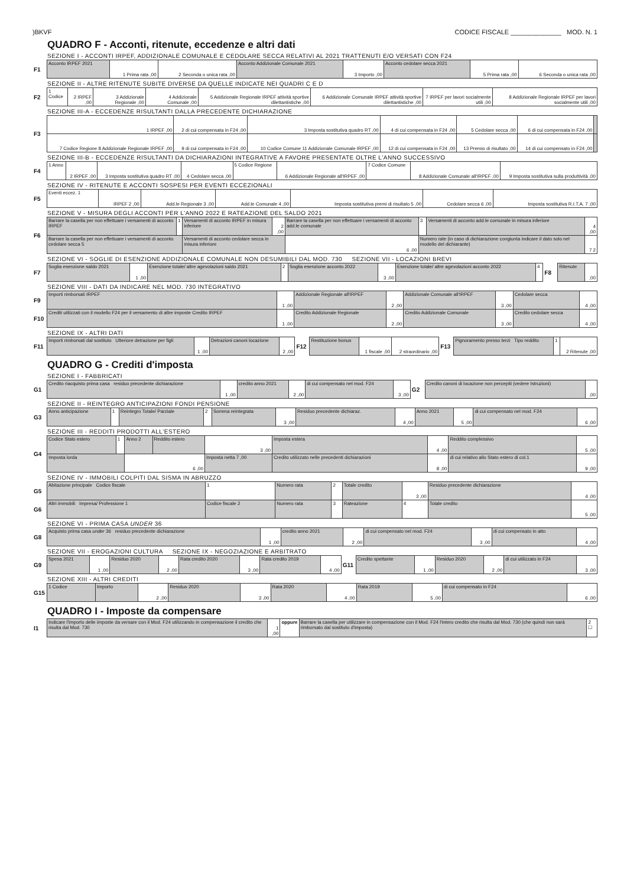)BKVF CODICE FISCALE ______________ MOD. N. 1
QUADRO F - Acconti, ritenute, eccedenze e altri dati
SEZIONE I - ACCONTI IRPEF, ADDIZIONALE COMUNALE E CEDOLARE SECCA RELATIVI AL 2021 TRATTENUTI E/O VERSATI CON F24
| F1 | Acconto IRPEF 2021 | 1 Prima rata ,00 | 2 Seconda o unica rata ,00 | Acconto Addizionale Comunale 2021 | 3 Importo ,00 | Acconto cedolare secca 2021 | 5 Prima rata ,00 | 6 Seconda o unica rata ,00 |
SEZIONE II - ALTRE RITENUTE SUBITE DIVERSE DA QUELLE INDICATE NEI QUADRI C E D
| F2 | 1 Codice | 2 IRPEF ,00 | 3 Addizionale Regionale ,00 | 4 Addizionale Comunale ,00 | 5 Addizionale Regionale IRPEF attività sportive dilettantistiche ,00 | 6 Addizionale Comunale IRPEF attività sportive dilettantistiche ,00 | 7 IRPEF per lavori socialmente utili ,00 | 8 Addizionale Regionale IRPEF per lavori socialmente utili ,00 |
SEZIONE III-A - ECCEDENZE RISULTANTI DALLA PRECEDENTE DICHIARAZIONE
| F3 | 1 IRPEF ,00 | 2 di cui compensata in F24 ,00 | 3 Imposta sostitutiva quadro RT ,00 | 4 di cui compensata in F24 ,00 | 5 Cedolare secca ,00 | 6 di cui compensata in F24 ,00 | |
| | 7 Codice Regione 8 Addizionale Regionale IRPEF ,00 | 9 di cui compensata in F24 ,00 | 10 Codice Comune 11 Addizionale Comunale IRPEF ,00 | 12 di cui compensata in F24 ,00 | 13 Premio di risultato ,00 | 14 di cui compensato in F24 ,00 | |
SEZIONE III-B - ECCEDENZE RISULTANTI DA DICHIARAZIONI INTEGRATIVE A FAVORE PRESENTATE OLTRE L'ANNO SUCCESSIVO
| F4 | 1 Anno | 2 IRPEF ,00 | 3 Imposta sostitutiva quadro RT ,00 | 4 Cedolare secca ,00 | 5 Codice Regione | 6 Addizionale Regionale all'IRPEF ,00 | 7 Codice Comune | 8 Addizionale Comunale all'IRPEF ,00 | 9 Imposta sostitutiva sulla produttività ,00 |
SEZIONE IV - RITENUTE E ACCONTI SOSPESI PER EVENTI ECCEZIONALI
| F5 | Eventi eccez. 1 | IRPEF 2 ,00 | Add.le Regionale 3 ,00 | Add.le Comunale 4 ,00 | Imposta sostitutiva premi di risultato 5 ,00 | Cedolare secca 6 ,00 | Imposta sostitutiva R.I.T.A. 7 ,00 |
SEZIONE V - MISURA DEGLI ACCONTI PER L'ANNO 2022 E RATEAZIONE DEL SALDO 2021
| F6 | Barrare la casella per non effettuare i versamenti di acconto IRPEF | 1 | Versamenti di acconto IRPEF in misura inferiore | 2 ,00 | Barrare la casella per non effettuare i versamenti di acconto add.le comunale | 3 | Versamenti di acconto add.le comunale in misura inferiore | 4 ,00 |
| | Barrare la casella per non effettuare i versamenti di acconto cedolare secca 5 | | Versamenti di acconto cedolare secca in misura inferiore | | 6 ,00 | Numero rate (in caso di dichiarazione congiunta indicare il dato solo nel modello del dichiarante) | | 7 2 |
SEZIONE VI - SOGLIE DI ESENZIONE ADDIZIONALE COMUNALE NON DESUMIBILI DAL MOD. 730 SEZIONE VII - LOCAZIONI BREVI
| F7 | Soglia esenzione saldo 2021 | 1 ,00 | Esenzione totale/ altre agevolazioni saldo 2021 | 2 | Soglia esenzione acconto 2022 | 3 ,00 | Esenzione totale/ altre agevolazioni acconto 2022 | 4 | F8 | Ritenute | ,00 |
SEZIONE VIII - DATI DA INDICARE NEL MOD. 730 INTEGRATIVO
| F9 | Importi rimborsati IRPEF | 1 ,00 | Addizionale Regionale all'IRPEF | 2 ,00 | Addizionale Comunale all'IRPEF | 3 ,00 | Cedolare secca | 4 ,00 |
| F10 | Crediti utilizzati con il modello F24 per il versamento di altre imposte Credito IRPEF | 1 ,00 | Credito Addizionale Regionale | 2 ,00 | Credito Addizionale Comunale | 3 ,00 | Credito cedolare secca | 4 ,00 |
SEZIONE IX - ALTRI DATI
| F11 | Importi rimborsati dal sostituto Ulteriore detrazione per figli | 1 ,00 | Detrazioni canoni locazione | 2 ,00 | F12 | Restituzione bonus | 1 fiscale ,00 | 2 straordinario ,00 | F13 | Pignoramento presso terzi Tipo reddito | 1 | 2 Ritenute ,00 |
QUADRO G - Crediti d'imposta
SEZIONE I - FABBRICATI
| G1 | Credito riacquisto prima casa residuo precedente dichiarazione | 1 ,00 | credito anno 2021 | 2 ,00 | di cui compensato nel mod. F24 | 3 ,00 | G2 | Credito canoni di locazione non percepiti (vedere Istruzioni) | ,00 |
SEZIONE II - REINTEGRO ANTICIPAZIONI FONDI PENSIONE
| G3 | Anno anticipazione | 1 | Reintegro Totale/ Parziale | 2 | Somma reintegrata | 3 ,00 | Residuo precedente dichiaraz. | 4 ,00 | Anno 2021 | 5 ,00 | di cui compensato nel mod. F24 | 6 ,00 |
SEZIONE III - REDDITI PRODOTTI ALL'ESTERO
| G4 | Codice Stato estero | 1 | Anno 2 | Reddito estero | 3 ,00 | Imposta estera | 4 ,00 | Reddito complessivo | 5 ,00 |
| | Imposta lorda | | 6 ,00 | | Imposta netta 7 ,00 | Credito utilizzato nelle precedenti dichiarazioni | 8 ,00 | di cui relativo allo Stato estero di col.1 | 9 ,00 |
SEZIONE IV - IMMOBILI COLPITI DAL SISMA IN ABRUZZO
| G5 | Abitazione principale Codice fiscale | 1 | Numero rata | 2 | Totale credito | 3 ,00 | Residuo precedente dichiarazione | 4 ,00 |
| G6 | Altri immobili Impresa/ Professione 1 | Codice fiscale 2 | Numero rata | 3 | Rateazione | 4 | Totale credito | 5 ,00 |
SEZIONE VI - PRIMA CASA UNDER 36
| G8 | Acquisto prima casa under 36 residuo precedente dichiarazione | 1 ,00 | credito anno 2021 | 2 ,00 | di cui compensato nel mod. F24 | 3 ,00 | di cui compensato in atto | 4 ,00 |
SEZIONE VII - EROGAZIONI CULTURA SEZIONE IX - NEGOZIAZIONE E ARBITRATO
| G9 | Spesa 2021 | 1 ,00 | Residuo 2020 | 2 ,00 | Rata credito 2020 | 3 ,00 | Rata credito 2019 | 4 ,00 | G11 | Credito spettante | 1 ,00 | Residuo 2020 | 2 ,00 | di cui utilizzato in F24 | 3 ,00 |
SEZIONE XIII - ALTRI CREDITI
| G15 | 1 Codice | Importo | 2 ,00 | Residuo 2020 | 3 ,00 | Rata 2020 | 4 ,00 | Rata 2019 | 5 ,00 | di cui compensato in F24 | 6 ,00 |
QUADRO I - Imposte da compensare
| I1 | Indicare l'importo delle imposte da versare con il Mod. F24 utilizzando in compensazione il credito che risulta dal Mod. 730 | 1 ,00 | oppure | Barrare la casella per utilizzare in compensazione con il Mod. F24 l'intero credito che risulta dal Mod. 730 (che quindi non sarà rimborsato dal sostituto d'imposta) | 2 ☐ |